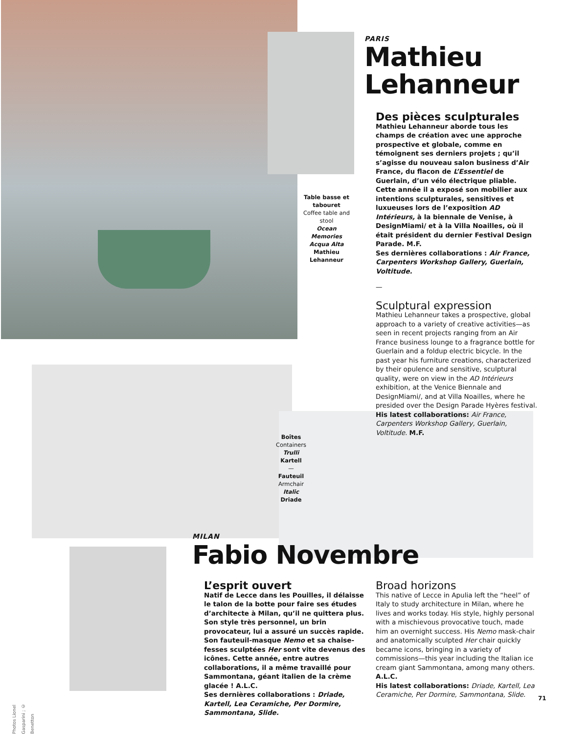PARIS
Mathieu Lehanneur
Des pièces sculpturales
Mathieu Lehanneur aborde tous les champs de création avec une approche prospective et globale, comme en témoignent ses derniers projets ; qu’il s’agisse du nouveau salon business d’Air France, du flacon de L’Essentiel de Guerlain, d’un vélo électrique pliable. Cette année il a exposé son mobilier aux intentions sculpturales, sensitives et luxueuses lors de l’exposition AD Intérieurs, à la biennale de Venise, à DesignMiami/ et à la Villa Noailles, où il était président du dernier Festival Design Parade. M.F.
Ses dernières collaborations : Air France, Carpenters Workshop Gallery, Guerlain, Voltitude.
—
Sculptural expression
Mathieu Lehanneur takes a prospective, global approach to a variety of creative activities—as seen in recent projects ranging from an Air France business lounge to a fragrance bottle for Guerlain and a foldup electric bicycle. In the past year his furniture creations, characterized by their opulence and sensitive, sculptural quality, were on view in the AD Intérieurs exhibition, at the Venice Biennale and DesignMiami/, and at Villa Noailles, where he presided over the Design Parade Hyères festival. His latest collaborations: Air France, Carpenters Workshop Gallery, Guerlain, Voltitude. M.F.
Table basse et tabouret
Coffee table and stool
Ocean Memories Acqua Alta
Mathieu Lehanneur
Boîtes
Containers
Trulli
Kartell
—
Fauteuil
Armchair
Italic
Driade
MILAN
Fabio Novembre
L’esprit ouvert
Natif de Lecce dans les Pouilles, il délaisse le talon de la botte pour faire ses études d’architecte à Milan, qu’il ne quittera plus. Son style très personnel, un brin provocateur, lui a assuré un succès rapide. Son fauteuil-masque Nemo et sa chaise-fesses sculptées Her sont vite devenus des icônes. Cette année, entre autres collaborations, il a même travaillé pour Sammontana, géant italien de la crème glacée ! A.L.C.
Ses dernières collaborations : Driade, Kartell, Lea Ceramiche, Per Dormire, Sammontana, Slide.
Broad horizons
This native of Lecce in Apulia left the “heel” of Italy to study architecture in Milan, where he lives and works today. His style, highly personal with a mischievous provocative touch, made him an overnight success. His Nemo mask-chair and anatomically sculpted Her chair quickly became icons, bringing in a variety of commissions—this year including the Italian ice cream giant Sammontana, among many others. A.L.C.
His latest collaborations: Driade, Kartell, Lea Ceramiche, Per Dormire, Sammontana, Slide.
Photos Lionel Gasparini ; © Benetton
71